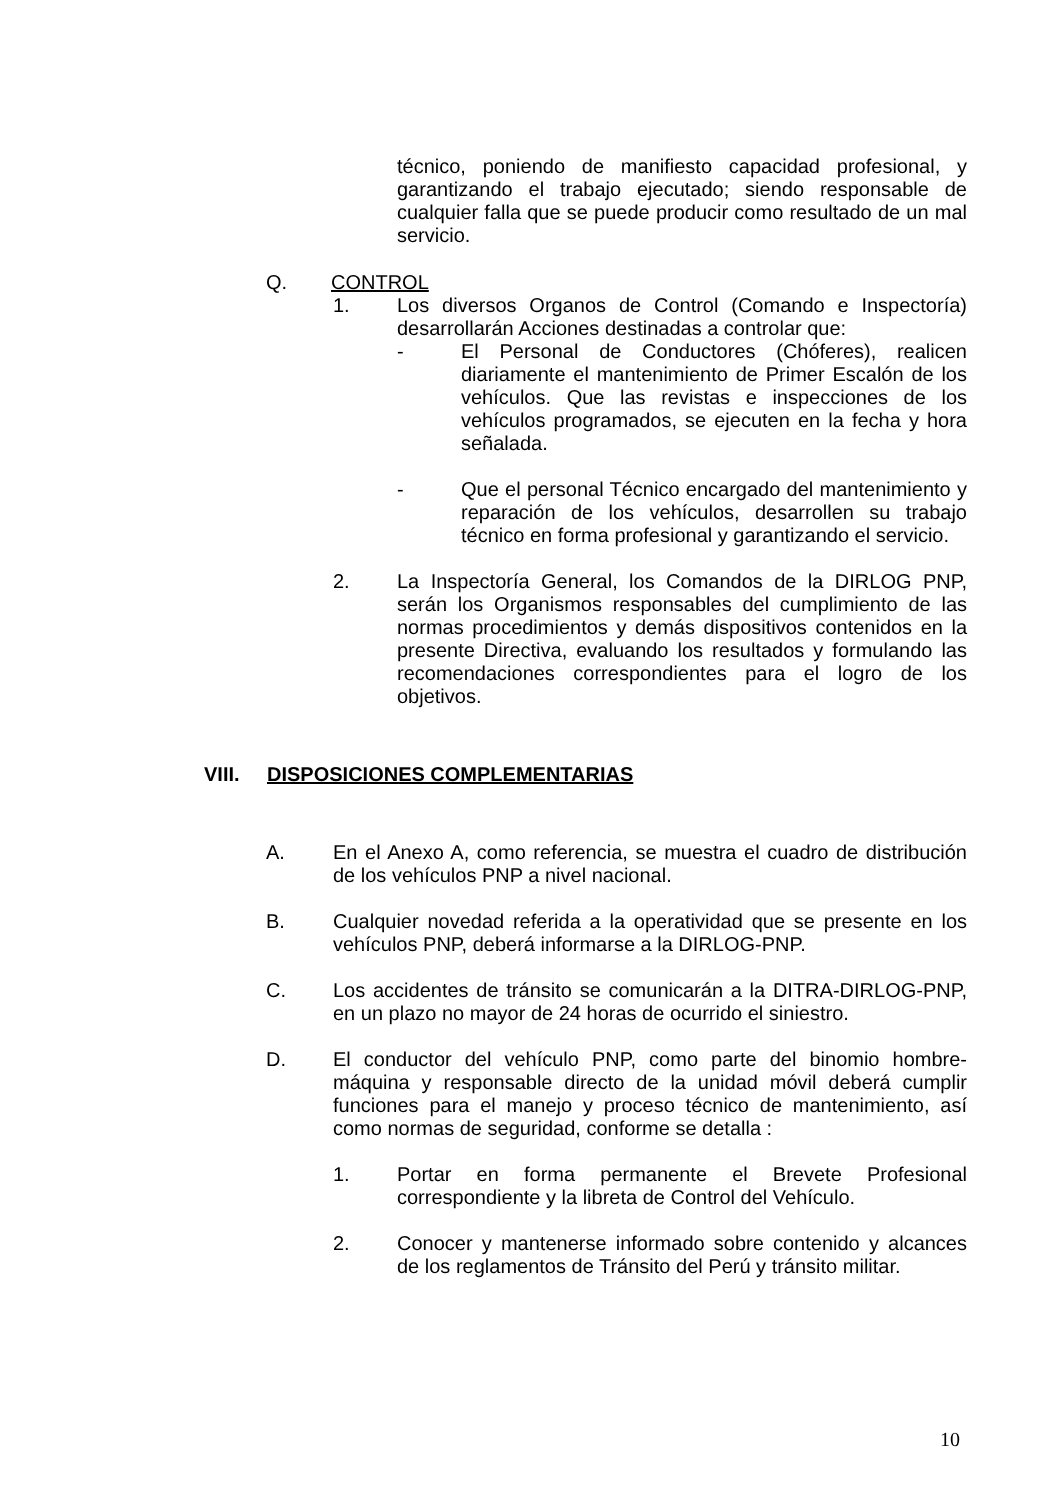técnico, poniendo de manifiesto capacidad profesional, y garantizando el trabajo ejecutado; siendo responsable de cualquier falla que se puede producir como resultado de un mal servicio.
Q. CONTROL
1. Los diversos Organos de Control (Comando e Inspectoría) desarrollarán Acciones destinadas a controlar que:
- El Personal de Conductores (Chóferes), realicen diariamente el mantenimiento de Primer Escalón de los vehículos. Que las revistas e inspecciones de los vehículos programados, se ejecuten en la fecha y hora señalada.
- Que el personal Técnico encargado del mantenimiento y reparación de los vehículos, desarrollen su trabajo técnico en forma profesional y garantizando el servicio.
2. La Inspectoría General, los Comandos de la DIRLOG PNP, serán los Organismos responsables del cumplimiento de las normas procedimientos y demás dispositivos contenidos en la presente Directiva, evaluando los resultados y formulando las recomendaciones correspondientes para el logro de los objetivos.
VIII. DISPOSICIONES COMPLEMENTARIAS
A. En el Anexo A, como referencia, se muestra el cuadro de distribución de los vehículos PNP a nivel nacional.
B. Cualquier novedad referida a la operatividad que se presente en los vehículos PNP, deberá informarse a la DIRLOG-PNP.
C. Los accidentes de tránsito se comunicarán a la DITRA-DIRLOG-PNP, en un plazo no mayor de 24 horas de ocurrido el siniestro.
D. El conductor del vehículo PNP, como parte del binomio hombre-máquina y responsable directo de la unidad móvil deberá cumplir funciones para el manejo y proceso técnico de mantenimiento, así como normas de seguridad, conforme se detalla :
1. Portar en forma permanente el Brevete Profesional correspondiente y la libreta de Control del Vehículo.
2. Conocer y mantenerse informado sobre contenido y alcances de los reglamentos de Tránsito del Perú y tránsito militar.
10